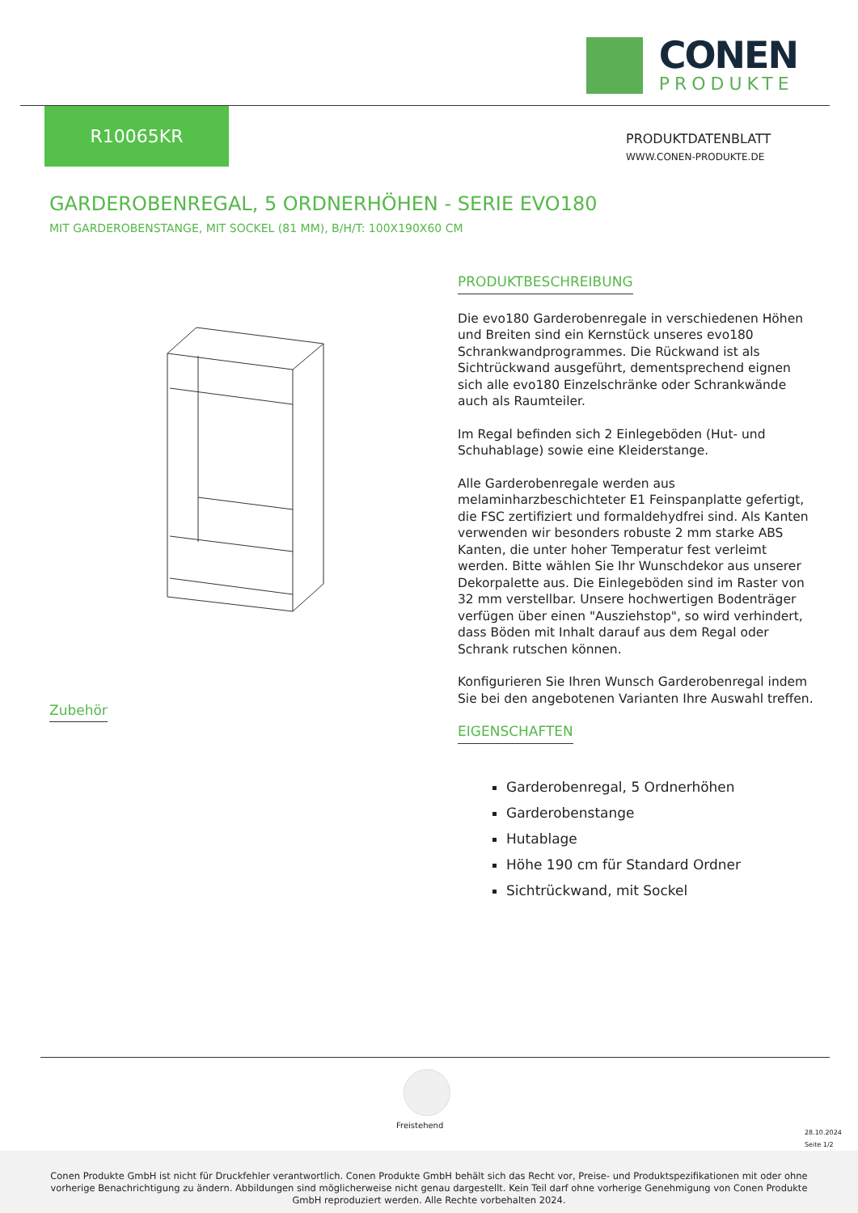CONEN
PRODUKTE
R10065KR
PRODUKTDATENBLATT
WWW.CONEN-PRODUKTE.DE
GARDEROBENREGAL, 5 ORDNERHÖHEN - SERIE EVO180
MIT GARDEROBENSTANGE, MIT SOCKEL (81 MM), B/H/T: 100X190X60 CM
PRODUKTBESCHREIBUNG
Die evo180 Garderobenregale in verschiedenen Höhen und Breiten sind ein Kernstück unseres evo180 Schrankwandprogrammes. Die Rückwand ist als Sichtrückwand ausgeführt, dementsprechend eignen sich alle evo180 Einzelschränke oder Schrankwände auch als Raumteiler.
Im Regal befinden sich 2 Einlegeböden (Hut- und Schuhablage) sowie eine Kleiderstange.
Alle Garderobenregale werden aus melaminharzbeschichteter E1 Feinspanplatte gefertigt, die FSC zertifiziert und formaldehydfrei sind. Als Kanten verwenden wir besonders robuste 2 mm starke ABS Kanten, die unter hoher Temperatur fest verleimt werden. Bitte wählen Sie Ihr Wunschdekor aus unserer Dekorpalette aus. Die Einlegeböden sind im Raster von 32 mm verstellbar. Unsere hochwertigen Bodenträger verfügen über einen "Ausziehstop", so wird verhindert, dass Böden mit Inhalt darauf aus dem Regal oder Schrank rutschen können.
Konfigurieren Sie Ihren Wunsch Garderobenregal indem Sie bei den angebotenen Varianten Ihre Auswahl treffen.
EIGENSCHAFTEN
Garderobenregal, 5 Ordnerhöhen
Garderobenstange
Hutablage
Höhe 190 cm für Standard Ordner
Sichtrückwand, mit Sockel
Zubehör
Freistehend
28.10.2024
Seite 1/2
Conen Produkte GmbH ist nicht für Druckfehler verantwortlich. Conen Produkte GmbH behält sich das Recht vor, Preise- und Produktspezifikationen mit oder ohne vorherige Benachrichtigung zu ändern. Abbildungen sind möglicherweise nicht genau dargestellt. Kein Teil darf ohne vorherige Genehmigung von Conen Produkte GmbH reproduziert werden. Alle Rechte vorbehalten 2024.